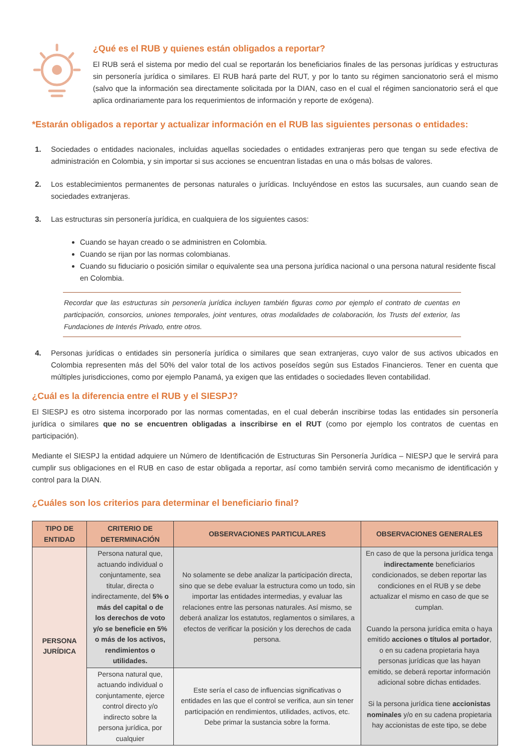¿Qué es el RUB y quienes están obligados a reportar?
El RUB será el sistema por medio del cual se reportarán los beneficiarios finales de las personas jurídicas y estructuras sin personería jurídica o similares. El RUB hará parte del RUT, y por lo tanto su régimen sancionatorio será el mismo (salvo que la información sea directamente solicitada por la DIAN, caso en el cual el régimen sancionatorio será el que aplica ordinariamente para los requerimientos de información y reporte de exógena).
*Estarán obligados a reportar y actualizar información en el RUB las siguientes personas o entidades:
1. Sociedades o entidades nacionales, incluidas aquellas sociedades o entidades extranjeras pero que tengan su sede efectiva de administración en Colombia, y sin importar si sus acciones se encuentran listadas en una o más bolsas de valores.
2. Los establecimientos permanentes de personas naturales o jurídicas. Incluyéndose en estos las sucursales, aun cuando sean de sociedades extranjeras.
3. Las estructuras sin personería jurídica, en cualquiera de los siguientes casos:
Cuando se hayan creado o se administren en Colombia.
Cuando se rijan por las normas colombianas.
Cuando su fiduciario o posición similar o equivalente sea una persona jurídica nacional o una persona natural residente fiscal en Colombia.
Recordar que las estructuras sin personería jurídica incluyen también figuras como por ejemplo el contrato de cuentas en participación, consorcios, uniones temporales, joint ventures, otras modalidades de colaboración, los Trusts del exterior, las Fundaciones de Interés Privado, entre otros.
4. Personas jurídicas o entidades sin personería jurídica o similares que sean extranjeras, cuyo valor de sus activos ubicados en Colombia representen más del 50% del valor total de los activos poseídos según sus Estados Financieros. Tener en cuenta que múltiples jurisdicciones, como por ejemplo Panamá, ya exigen que las entidades o sociedades lleven contabilidad.
¿Cuál es la diferencia entre el RUB y el SIESPJ?
El SIESPJ es otro sistema incorporado por las normas comentadas, en el cual deberán inscribirse todas las entidades sin personería jurídica o similares que no se encuentren obligadas a inscribirse en el RUT (como por ejemplo los contratos de cuentas en participación).
Mediante el SIESPJ la entidad adquiere un Número de Identificación de Estructuras Sin Personería Jurídica – NIESPJ que le servirá para cumplir sus obligaciones en el RUB en caso de estar obligada a reportar, así como también servirá como mecanismo de identificación y control para la DIAN.
¿Cuáles son los criterios para determinar el beneficiario final?
| TIPO DE ENTIDAD | CRITERIO DE DETERMINACIÓN | OBSERVACIONES PARTICULARES | OBSERVACIONES GENERALES |
| --- | --- | --- | --- |
| PERSONA JURÍDICA | Persona natural que, actuando individual o conjuntamente, sea titular, directa o indirectamente, del 5% o más del capital o de los derechos de voto y/o se beneficie en 5% o más de los activos, rendimientos o utilidades. | No solamente se debe analizar la participación directa, sino que se debe evaluar la estructura como un todo, sin importar las entidades intermedias, y evaluar las relaciones entre las personas naturales. Así mismo, se deberá analizar los estatutos, reglamentos o similares, a efectos de verificar la posición y los derechos de cada persona. | En caso de que la persona jurídica tenga indirectamente beneficiarios condicionados, se deben reportar las condiciones en el RUB y se debe actualizar el mismo en caso de que se cumplan. Cuando la persona jurídica emita o haya emitido acciones o títulos al portador , o en su cadena propietaria haya personas jurídicas que las hayan emitido, se deberá reportar información adicional sobre dichas entidades. Si la persona jurídica tiene accionistas nominales y/o en su cadena propietaria hay accionistas de este tipo, se debe |
| | Persona natural que, actuando individual o conjuntamente, ejerce control directo y/o indirecto sobre la persona jurídica, por cualquier | Este sería el caso de influencias significativas o entidades en las que el control se verifica, aun sin tener participación en rendimientos, utilidades, activos, etc. Debe primar la sustancia sobre la forma. | |